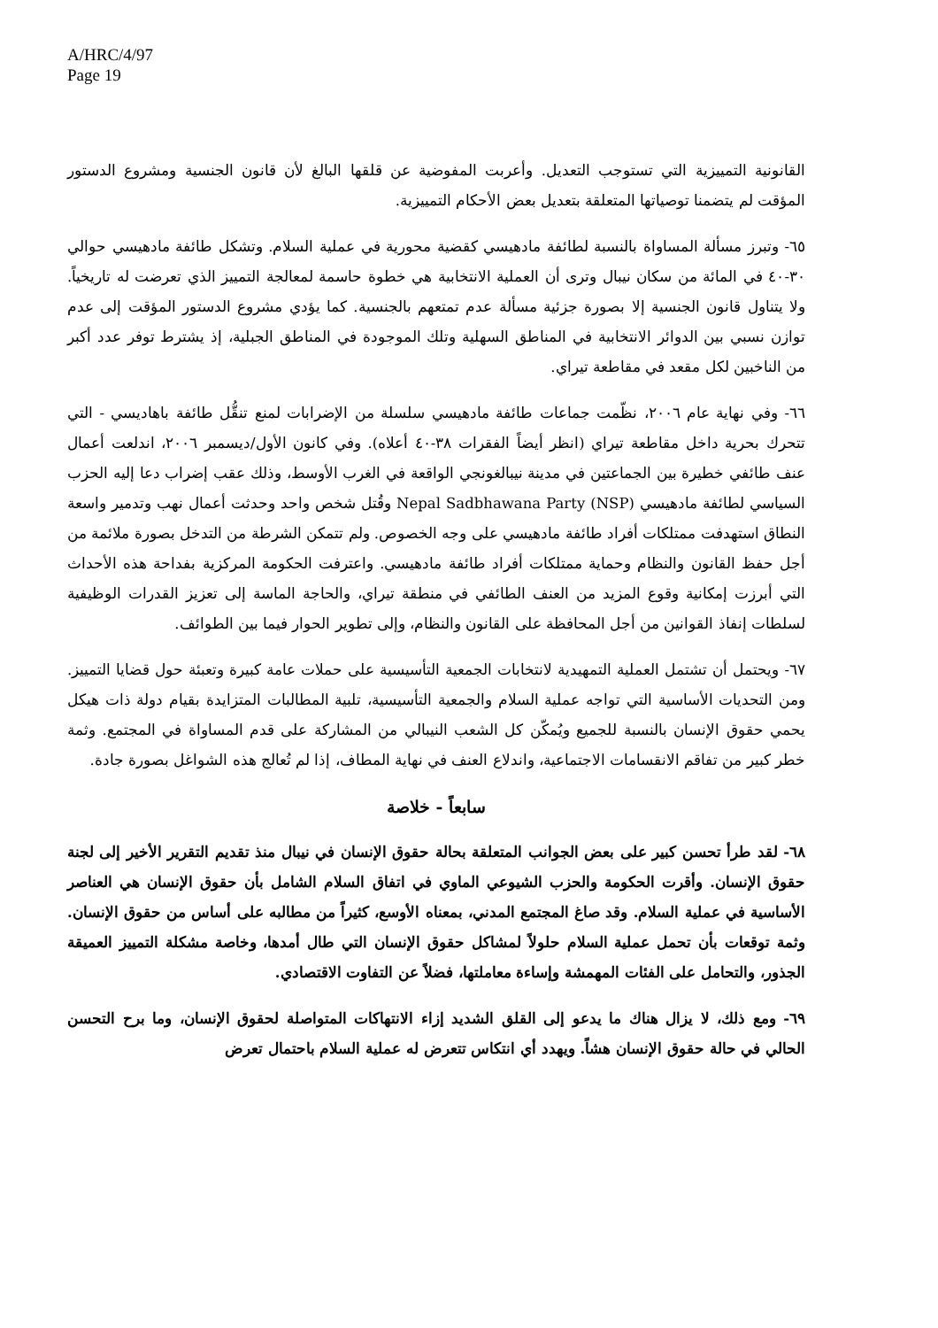A/HRC/4/97
Page 19
القانونية التمييزية التي تستوجب التعديل. وأعربت المفوضية عن قلقها البالغ لأن قانون الجنسية ومشروع الدستور المؤقت لم يتضمنا توصياتها المتعلقة بتعديل بعض الأحكام التمييزية.
٦٥- وتبرز مسألة المساواة بالنسبة لطائفة مادهيسي كقضية محورية في عملية السلام. وتشكل طائفة مادهيسي حوالي ٣٠-٤٠ في المائة من سكان نيبال وترى أن العملية الانتخابية هي خطوة حاسمة لمعالجة التمييز الذي تعرضت له تاريخياً. ولا يتناول قانون الجنسية إلا بصورة جزئية مسألة عدم تمتعهم بالجنسية. كما يؤدي مشروع الدستور المؤقت إلى عدم توازن نسبي بين الدوائر الانتخابية في المناطق السهلية وتلك الموجودة في المناطق الجبلية، إذ يشترط توفر عدد أكبر من الناخبين لكل مقعد في مقاطعة تيراي.
٦٦- وفي نهاية عام ٢٠٠٦، نظّمت جماعات طائفة مادهيسي سلسلة من الإضرابات لمنع تنقُّل طائفة باهاديسي - التي تتحرك بحرية داخل مقاطعة تيراي (انظر أيضاً الفقرات ٣٨-٤٠ أعلاه). وفي كانون الأول/ديسمبر ٢٠٠٦، اندلعت أعمال عنف طائفي خطيرة بين الجماعتين في مدينة نيبالغونجي الواقعة في الغرب الأوسط، وذلك عقب إضراب دعا إليه الحزب السياسي لطائفة مادهيسي Nepal Sadbhawana Party (NSP) وقُتل شخص واحد وحدثت أعمال نهب وتدمير واسعة النطاق استهدفت ممتلكات أفراد طائفة مادهيسي على وجه الخصوص. ولم تتمكن الشرطة من التدخل بصورة ملائمة من أجل حفظ القانون والنظام وحماية ممتلكات أفراد طائفة مادهيسي. واعترفت الحكومة المركزية بفداحة هذه الأحداث التي أبرزت إمكانية وقوع المزيد من العنف الطائفي في منطقة تيراي، والحاجة الماسة إلى تعزيز القدرات الوظيفية لسلطات إنفاذ القوانين من أجل المحافظة على القانون والنظام، وإلى تطوير الحوار فيما بين الطوائف.
٦٧- ويحتمل أن تشتمل العملية التمهيدية لانتخابات الجمعية التأسيسية على حملات عامة كبيرة وتعبئة حول قضايا التمييز. ومن التحديات الأساسية التي تواجه عملية السلام والجمعية التأسيسية، تلبية المطالبات المتزايدة بقيام دولة ذات هيكل يحمي حقوق الإنسان بالنسبة للجميع ويُمكّن كل الشعب النيبالي من المشاركة على قدم المساواة في المجتمع. وثمة خطر كبير من تفاقم الانقسامات الاجتماعية، واندلاع العنف في نهاية المطاف، إذا لم تُعالج هذه الشواغل بصورة جادة.
سابعاً - خلاصة
٦٨- لقد طرأ تحسن كبير على بعض الجوانب المتعلقة بحالة حقوق الإنسان في نيبال منذ تقديم التقرير الأخير إلى لجنة حقوق الإنسان. وأقرت الحكومة والحزب الشيوعي الماوي في اتفاق السلام الشامل بأن حقوق الإنسان هي العناصر الأساسية في عملية السلام. وقد صاغ المجتمع المدني، بمعناه الأوسع، كثيراً من مطالبه على أساس من حقوق الإنسان. وثمة توقعات بأن تحمل عملية السلام حلولاً لمشاكل حقوق الإنسان التي طال أمدها، وخاصة مشكلة التمييز العميقة الجذور، والتحامل على الفئات المهمشة وإساءة معاملتها، فضلاً عن التفاوت الاقتصادي.
٦٩- ومع ذلك، لا يزال هناك ما يدعو إلى القلق الشديد إزاء الانتهاكات المتواصلة لحقوق الإنسان، وما برح التحسن الحالي في حالة حقوق الإنسان هشاً. ويهدد أي انتكاس تتعرض له عملية السلام باحتمال تعرض